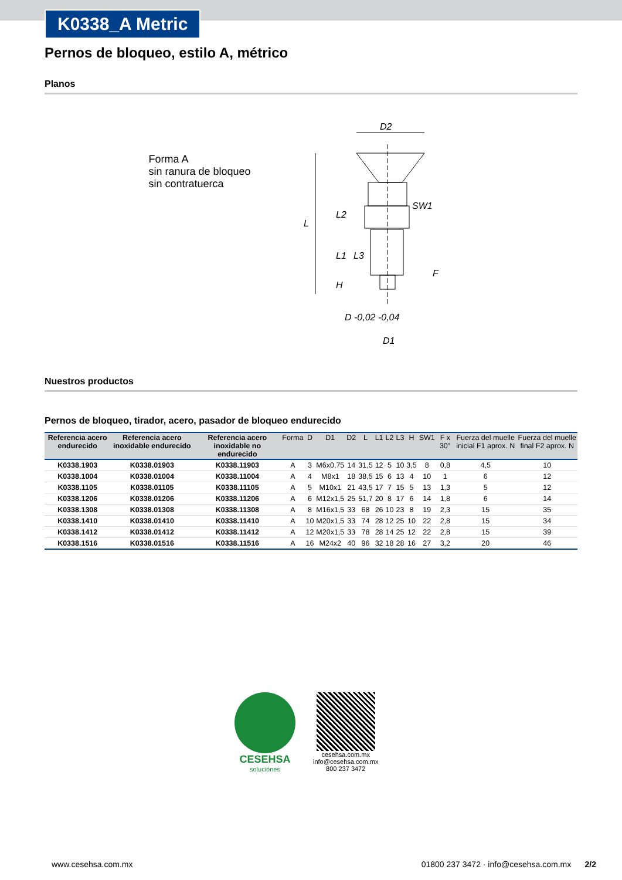K0338_A Metric
Pernos de bloqueo, estilo A, métrico
Planos
Forma A
sin ranura de bloqueo
sin contratuerca
D2
SW1
L
L2
L1
L3
H
F
D -0,02 -0,04
D1
Nuestros productos
Pernos de bloqueo, tirador, acero, pasador de bloqueo endurecido
| Referencia acero endurecido | Referencia acero inoxidable endurecido | Referencia acero inoxidable no endurecido | Forma | D | D1 | D2 | L | L1 | L2 | L3 | H | SW1 | F x 30° | Fuerza del muelle inicial F1 aprox. N | Fuerza del muelle final F2 aprox. N |
| --- | --- | --- | --- | --- | --- | --- | --- | --- | --- | --- | --- | --- | --- | --- | --- |
| K0338.1903 | K0338.01903 | K0338.11903 | A | 3 | M6x0,75 | 14 | 31,5 | 12 | 5 | 10 | 3,5 | 8 | 0,8 | 4,5 | 10 |
| K0338.1004 | K0338.01004 | K0338.11004 | A | 4 | M8x1 | 18 | 38,5 | 15 | 6 | 13 | 4 | 10 | 1 | 6 | 12 |
| K0338.1105 | K0338.01105 | K0338.11105 | A | 5 | M10x1 | 21 | 43,5 | 17 | 7 | 15 | 5 | 13 | 1,3 | 5 | 12 |
| K0338.1206 | K0338.01206 | K0338.11206 | A | 6 | M12x1,5 | 25 | 51,7 | 20 | 8 | 17 | 6 | 14 | 1,8 | 6 | 14 |
| K0338.1308 | K0338.01308 | K0338.11308 | A | 8 | M16x1,5 | 33 | 68 | 26 | 10 | 23 | 8 | 19 | 2,3 | 15 | 35 |
| K0338.1410 | K0338.01410 | K0338.11410 | A | 10 | M20x1,5 | 33 | 74 | 28 | 12 | 25 | 10 | 22 | 2,8 | 15 | 34 |
| K0338.1412 | K0338.01412 | K0338.11412 | A | 12 | M20x1,5 | 33 | 78 | 28 | 14 | 25 | 12 | 22 | 2,8 | 15 | 39 |
| K0338.1516 | K0338.01516 | K0338.11516 | A | 16 | M24x2 | 40 | 96 | 32 | 18 | 28 | 16 | 27 | 3,2 | 20 | 46 |
CESEHSA
soluciónes
cesehsa.com.mx
info@cesehsa.com.mx
800 237 3472
www.cesehsa.com.mx 01800 237 3472 · info@cesehsa.com.mx 2/2